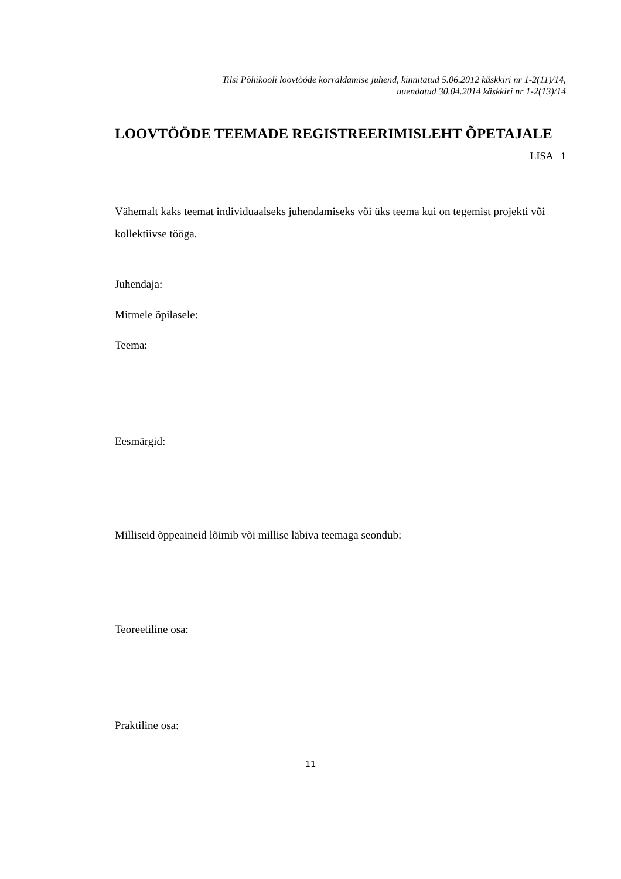Tilsi Põhikooli loovtööde korraldamise juhend, kinnitatud 5.06.2012 käskkiri nr 1-2(11)/14,
uuendatud 30.04.2014 käskkiri nr 1-2(13)/14
LOOVTÖÖDE TEEMADE REGISTREERIMISLEHT ÕPETAJALE
LISA 1
Vähemalt kaks teemat individuaalseks juhendamiseks või üks teema kui on tegemist projekti või kollektiivse tööga.
Juhendaja:
Mitmele õpilasele:
Teema:
Eesmärgid:
Milliseid õppeaineid lõimib või millise läbiva teemaga seondub:
Teoreetiline osa:
Praktiline osa:
11